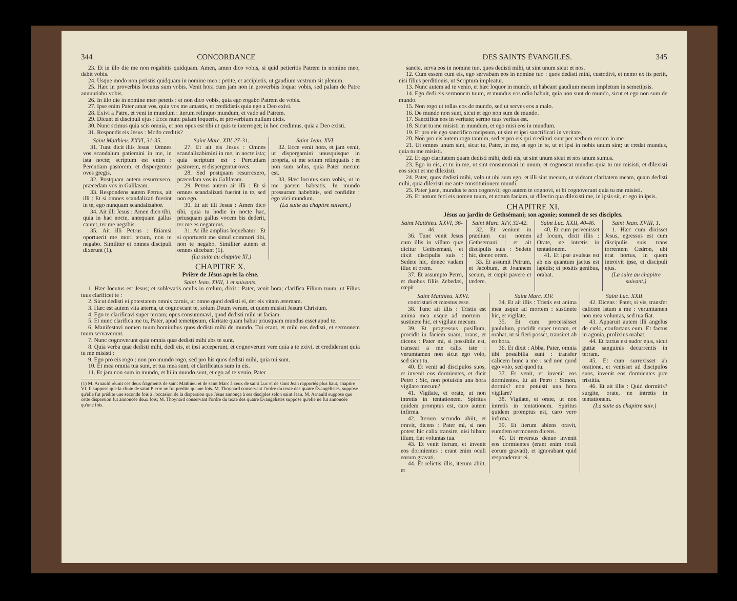344 CONCORDANCE
23. Et in illo die me non rogabitis quidquam. Amen, amen dico vobis, si quid petieritis Patrem in nomine meo, dabit vobis.
24. Usque modo non petistis quidquam in nomine meo : petite, et accipietis, ut gaudium vestrum sit plenum.
25. Hæc in proverbiis locutus sum vobis. Venit hora cum jam non in proverbiis loquar vobis, sed palam de Patre annuntiabo vobis.
26. In illo die in nomine meo petetis : et non dico vobis, quia ego rogabo Patrem de vobis.
27. Ipse enim Pater amat vos, quia vos me amastis, et credidistis quia ego a Deo exivi.
28. Exivi a Patre, et veni in mundum : iterum relinquo mundum, et vado ad Patrem.
29. Dicunt ei discipuli ejus : Ecce nunc palam loqueris, et proverbium nullum dicis.
30. Nunc scimus quia scis omnia, et non opus est tibi ut quis te interroget; in hoc credimus, quia a Deo existi.
31. Respondit eis Jesus : Modo creditis?
Saint Matthieu. XXVI, 31-35.
31. Tunc dicit illis Jesus : Omnes vos scandalum patiemini in me, in ista nocte; scriptum est enim : Percutiam pastorem, et dispergentur oves gregis.
32. Postquam autem resurrexero, præcedam vos in Galilæam.
33. Respondens autem Petrus, ait illi : Et si omnes scandalizati fuerint in te, ego nunquam scandalizabor.
34. Ait illi Jesus : Amen dico tibi, quia in hac nocte, antequam gallus cantet, ter me negabis.
35. Ait illi Petrus : Etiamsi oportuerit me mori tecum, non te negabo. Similiter et omnes discipuli dixerunt (1).
Saint Marc. XIV, 27-31.
27. Et ait eis Jesus : Omnes scandalizabimini in me, in nocte ista; quia scriptum est : Percutiam pastorem, et dispergentur oves.
28. Sed postquam resurrexero, præcedam vos in Galilæam.
29. Petrus autem ait illi : Et si omnes scandalizati fuerint in te, sed non ego.
30. Et ait illi Jesus : Amen dico tibi, quia tu hodie in nocte hac, priusquam gallus vocem bis dederit, ter me es negaturus.
31. At ille amplius loquebatur : Et si oportuerit me simul commori tibi, non te negabo. Similiter autem et omnes dicebant (1).
(La suite au chapitre XI.)
Saint Jean. XVI.
32. Ecce venit hora, et jam venit, ut dispergamini unusquisque in propria, et me solum relinquatis : et non sum solus, quia Pater mecum est.
33. Hæc locutus sum vobis, ut in me pacem habeatis. In mundo pressuram habebitis, sed confidite : ego vici mundum.
(La suite au chapitre suivant.)
CHAPITRE X.
Prière de Jésus après la cène.
Saint Jean. XVII, 1 et suivants.
1. Hæc locutus est Jesus; et sublevatis oculis in cœlum, dixit : Pater, venit hora; clarifica Filium tuum, ut Filius tuus clarificet te :
2. Sicut dedisti ei potestatem omnis carnis, ut omne quod dedisti ei, det eis vitam æternam.
3. Hæc est autem vita æterna, ut cognoscant te, solum Deum verum, et quem misisti Jesum Christum.
4. Ego te clarificavi super terram; opus consummavi, quod dedisti mihi ut faciam.
5. Et nunc clarifica me tu, Pater, apud temetipsum, claritate quam habui priusquam mundus esset apud te.
6. Manifestavi nomen tuum hominibus quos dedisti mihi de mundo. Tui erant, et mihi eos dedisti, et sermonem tuum servaverunt.
7. Nunc cognoverunt quia omnia quæ dedisti mihi abs te sunt.
8. Quia verba quæ dedisti mihi, dedi eis, et ipsi acceperunt, et cognoverunt vere quia a te exivi, et crediderunt quia tu me misisti :
9. Ego pro eis rogo : non pro mundo rogo, sed pro his quos dedisti mihi, quia tui sunt.
10. Et mea omnia tua sunt, et tua mea sunt, et clarificatus sum in eis.
11. Et jam non sum in mundo, et hi in mundo sunt, et ego ad te venio. Pater
(1) M. Arnauld réunit ces deux fragments de saint Matthieu et de saint Marc à ceux de saint Luc et de saint Jean rapportés plus haut, chapitre VI. Il suppose que la chute de saint Pierre ne fut prédite qu'une fois. M. Thoynard conservant l'ordre du texte des quatre Évangélistes, suppose qu'elle fut prédite une seconde fois à l'occasion de la dispersion que Jésus annonça à ses disciples selon saint Jean. M. Arnauld suppose que cette dispersion fut annoncée deux fois; M. Thoynard conservant l'ordre du texte des quatre Évangélistes suppose qu'elle ne fut annoncée qu'une fois.
DES SAINTS ÉVANGILES. 345
sancte, serva eos in nomine tuo, quos dedisti mihi, ut sint unum sicut et nos.
12. Cum essem cum eis, ego servabam eos in nomine tuo : quos dedisti mihi, custodivi, et nemo ex iis periit, nisi filius perditionis, ut Scriptura impleatur.
13. Nunc autem ad te venio, et hæc loquor in mundo, ut habeant gaudium meum impletum in semetipsis.
14. Ego dedi eis sermonem tuum, et mundus eos odio habuit, quia non sunt de mundo, sicut et ego non sum de mundo.
15. Non rogo ut tollas eos de mundo, sed ut serves eos a malo.
16. De mundo non sunt, sicut et ego non sum de mundo.
17. Sanctifica eos in veritate; sermo tuus veritas est.
18. Sicut tu me misisti in mundum, et ego misi eos in mundum.
19. Et pro eis ego sanctifico meipsum, ut sint et ipsi sanctificati in veritate.
20. Non pro eis autem rogo tantum, sed et pro eis qui credituri sunt per verbum eorum in me :
21. Ut omnes unum sint, sicut tu, Pater, in me, et ego in te, ut et ipsi in nobis unum sint; ut credat mundus, quia tu me misisti.
22. Et ego claritatem quam dedisti mihi, dedi eis, ut sint unum sicut et nos unum sumus.
23. Ego in eis, et tu in me, ut sint consummati in unum, et cognoscat mundus quia tu me misisti, et dilexisti eos sicut et me dilexisti.
24. Pater, quos dedisti mihi, volo ut ubi sum ego, et illi sint mecum, ut videant claritatem meam, quam dedisti mihi, quia dilexisti me ante constitutionem mundi.
25. Pater juste, mundus te non cognovit; ego autem te cognovi, et hi cognoverunt quia tu me misisti.
26. Et notum feci eis nomen tuum, et notum faciam, ut dilectio qua dilexisti me, in ipsis sit, et ego in ipsis.
CHAPITRE XI.
Jésus au jardin de Gethsémani; son agonie; sommeil de ses disciples.
Saint Matthieu. XXVI, 36-46.
36. Tunc venit Jesus cum illis in villam quæ dicitur Gethsemani, et dixit discipulis suis : Sedete hic, donec vadam illuc et orem.
37. Et assumpto Petro, et duobus filiis Zebedæi, cœpit
Saint Marc. XIV, 32-42.
32. Et veniunt in prædium cui nomen Gethsemani : et ait discipulis suis : Sedete hic, donec orem.
33. Et assumit Petrum, et Jacobum, et Joannem secum, et cœpit pavere et tædere.
Saint Luc. XXII, 40-46.
40. Et cum pervenisset ad locum, dixit illis : Orate, ne intretis in tentationem.
41. Et ipse avulsus est ab eis quantum jactus est lapidis; et positis genibus, orabat.
Saint Jean. XVIII, 1.
1. Hæc cum dixisset Jesus, egressus est cum discipulis suis trans torrentem Cedron, ubi erat hortus, in quem introivit ipse, et discipuli ejus.
(La suite au chapitre suivant.)
Saint Matthieu. XXVI.
contristari et mœstus esse.
38. Tunc ait illis : Tristis est anima mea usque ad mortem : sustinete hic, et vigilate mecum.
39. Et progressus pusillum, procidit in faciem suam, orans, et dicens : Pater mi, si possibile est, transeat a me calix iste : verumtamen non sicut ego volo, sed sicut tu.
40. Et venit ad discipulos suos, et invenit eos dormientes, et dicit Petro : Sic, non potuistis una hora vigilare mecum?
41. Vigilate, et orate, ut non intretis in tentationem. Spiritus quidem promptus est, caro autem infirma.
42. Iterum secundo abiit, et oravit, dicens : Pater mi, si non potest hic calix transire, nisi bibam illum, fiat voluntas tua.
43. Et venit iterum, et invenit eos dormientes : erant enim oculi eorum gravati.
44. Et relictis illis, iterum abiit, et
Saint Marc. XIV.
34. Et ait illis : Tristis est anima mea usque ad mortem : sustinete hic, et vigilate.
35. Et cum processisset paululum, procidit super terram, et orabat, ut si fieri posset, transiret ab eo hora.
36. Et dixit : Abba, Pater, omnia tibi possibilia sunt : transfer calicem hunc a me : sed non quod ego volo, sed quod tu.
37. Et venit, et invenit eos dormientes. Et ait Petro : Simon, dormis? non potuisti una hora vigilare?
38. Vigilate, et orate, ut non intretis in tentationem. Spiritus quidem promptus est, caro vero infirma.
39. Et iterum abiens oravit, eumdem sermonem dicens.
40. Et reversus denuo invenit eos dormientes (erant enim oculi eorum gravati), et ignorabant quid responderent ei.
Saint Luc. XXII.
42. Dicens : Pater, si vis, transfer calicem istum a me : verumtamen non mea voluntas, sed tua fiat.
43. Apparuit autem illi angelus de cœlo, confortans eum. Et factus in agonia, prolixius orabat.
44. Et factus est sudor ejus, sicut guttæ sanguinis decurrentis in terram.
45. Et cum surrexisset ab oratione, et venisset ad discipulos suos, invenit eos dormientes præ tristitia.
46. Et ait illis : Quid dormitis? surgite, orate, ne intretis in tentationem.
(La suite au chapitre suiv.)